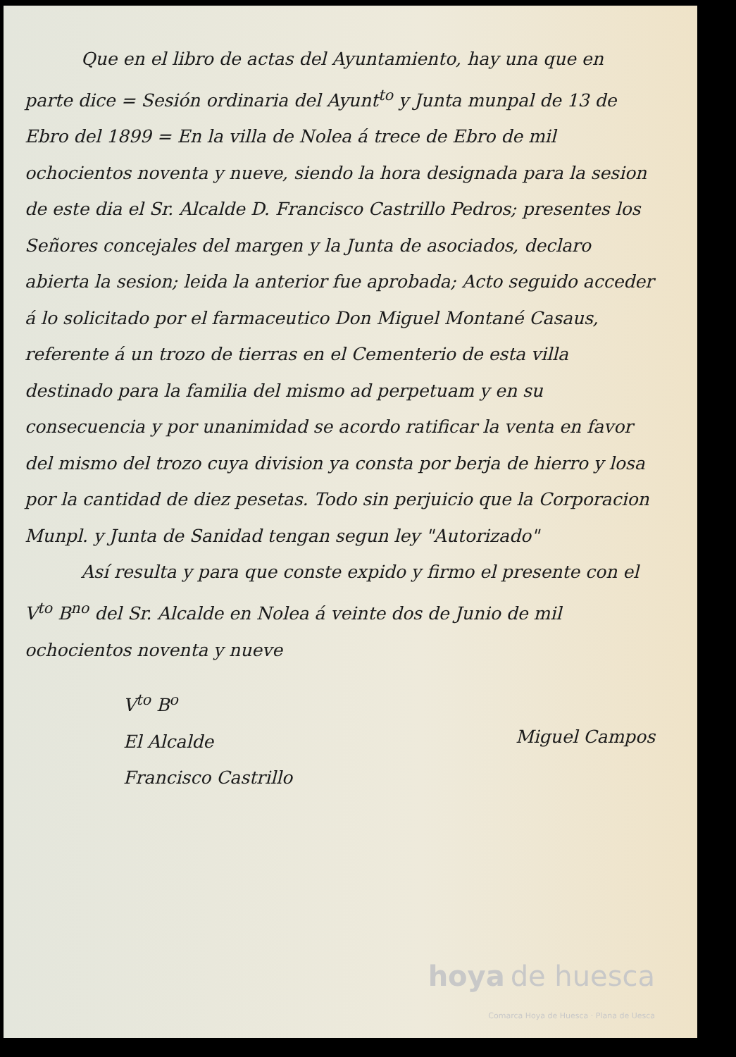Que en el libro de actas del Ayuntamiento, hay una que en parte dice = Sesión ordinaria del Ayunt<sup>to</sup> y Junta munpal de 13 de Ebro del 1899 = En la villa de Nolea á trece de Ebro de mil ochocientos noventa y nueve, siendo la hora designada para la sesion de este dia el Sr. Alcalde D. Francisco Castrillo Pedros; presentes los Señores concejales del margen y la Junta de asociados, declaro abierta la sesion; leida la anterior fue aprobada; Acto seguido acceder á lo solicitado por el farmaceutico Don Miguel Montané Casaus, referente á un trozo de tierras en el Cementerio de esta villa destinado para la familia del mismo ad perpetuam y en su consecuencia y por unanimidad se acordo ratificar la venta en favor del mismo del trozo cuya division ya consta por berja de hierro y losa por la cantidad de diez pesetas. Todo sin perjuicio que la Corporacion Munpl. y Junta de Sanidad tengan segun ley "Autorizado"
Así resulta y para que conste expido y firmo el presente con el V<sup>to</sup> B<sup>no</sup> del Sr. Alcalde en Nolea á veinte dos de Junio de mil ochocientos noventa y nueve
V<sup>to</sup> B<sup>o</sup>
El Alcalde
Francisco Castrillo
Miguel Campos
hoya de huesca
Comarca Hoya de Huesca · Plana de Uesca